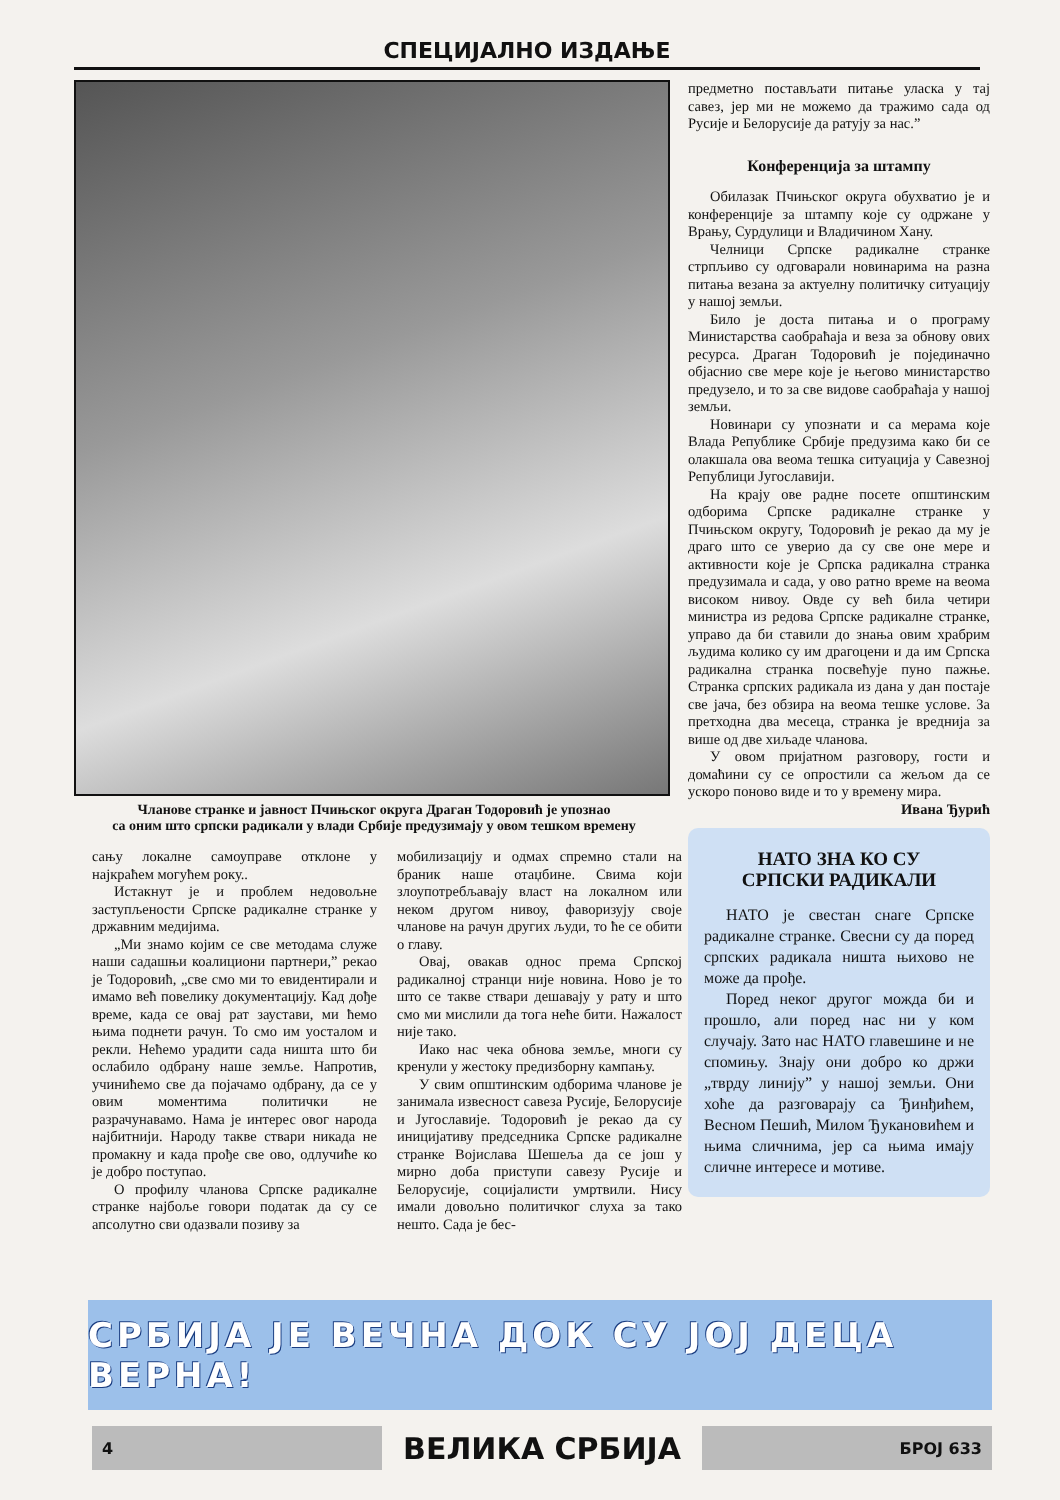СПЕЦИЈАЛНО ИЗДАЊЕ
Чланове странке и јавност Пчињског округа Драган Тодоровић је упознао
са оним што српски радикали у влади Србије предузимају у овом тешком времену
предметно постављати питање уласка у тај савез, јер ми не можемо да тражимо сада од Русије и Белорусије да ратују за нас.”
Конференција за штампу
Обилазак Пчињског округа обухватио је и конференције за штампу које су одржане у Врању, Сурдулици и Владичином Хану.
Челници Српске радикалне странке стрпљиво су одговарали новинарима на разна питања везана за актуелну политичку ситуацију у нашој земљи.
Било је доста питања и о програму Министарства саобраћаја и веза за обнову ових ресурса. Драган Тодоровић је појединачно објаснио све мере које је његово министарство предузело, и то за све видове саобраћаја у нашој земљи.
Новинари су упознати и са мерама које Влада Републике Србије предузима како би се олакшала ова веома тешка ситуација у Савезној Републици Југославији.
На крају ове радне посете општинским одборима Српске радикалне странке у Пчињском округу, Тодоровић је рекао да му је драго што се уверио да су све оне мере и активности које је Српска радикална странка предузимала и сада, у ово ратно време на веома високом нивоу. Овде су већ била четири министра из редова Српске радикалне странке, управо да би ставили до знања овим храбрим људима колико су им драгоцени и да им Српска радикална странка посвећује пуно пажње. Странка српских радикала из дана у дан постаје све јача, без обзира на веома тешке услове. За претходна два месеца, странка је вреднија за више од две хиљаде чланова.
У овом пријатном разговору, гости и домаћини су се опростили са жељом да се ускоро поново виде и то у времену мира.
Ивана Ђурић
НАТО ЗНА КО СУ
СРПСКИ РАДИКАЛИ
НАТО је свестан снаге Српске радикалне странке. Свесни су да поред српских радикала ништа њихово не може да прође.
Поред неког другог можда би и прошло, али поред нас ни у ком случају. Зато нас НАТО главешине и не спомињу. Знају они добро ко држи „тврду линију” у нашој земљи. Они хоће да разговарају са Ђинђићем, Весном Пешић, Милом Ђукановићем и њима сличнима, јер са њима имају сличне интересе и мотиве.
сању локалне самоуправе отклоне у најкраћем могућем року..
Истакнут је и проблем недовољне заступљености Српске радикалне странке у државним медијима.
„Ми знамо којим се све методама служе наши садашњи коалициони партнери,” рекао је Тодоровић, „све смо ми то евидентирали и имамо већ повелику документацију. Кад дође време, када се овај рат заустави, ми ћемо њима поднети рачун. То смо им уосталом и рекли. Нећемо урадити сада ништа што би ослабило одбрану наше земље. Напротив, учинићемо све да појачамо одбрану, да се у овим моментима политички не разрачунавамо. Нама је интерес овог народа најбитнији. Народу такве ствари никада не промакну и када прође све ово, одлучиће ко је добро поступао.
О профилу чланова Српске радикалне странке најбоље говори податак да су се апсолутно сви одазвали позиву за
мобилизацију и одмах спремно стали на браник наше отаџбине. Свима који злоупотребљавају власт на локалном или неком другом нивоу, фаворизују своје чланове на рачун других људи, то ће се обити о главу.
Овај, овакав однос према Српској радикалној странци није новина. Ново је то што се такве ствари дешавају у рату и што смо ми мислили да тога неће бити. Нажалост није тако.
Иако нас чека обнова земље, многи су кренули у жестоку предизборну кампању.
У свим општинским одборима чланове је занимала извесност савеза Русије, Белорусије и Југославије. Тодоровић је рекао да су иницијативу председника Српске радикалне странке Војислава Шешеља да се још у мирно доба приступи савезу Русије и Белорусије, социјалисти умртвили. Нису имали довољно политичког слуха за тако нешто. Сада је бес-
СРБИЈА ЈЕ ВЕЧНА ДОК СУ ЈОЈ ДЕЦА ВЕРНА!
4
ВЕЛИКА СРБИЈА
БРОЈ 633